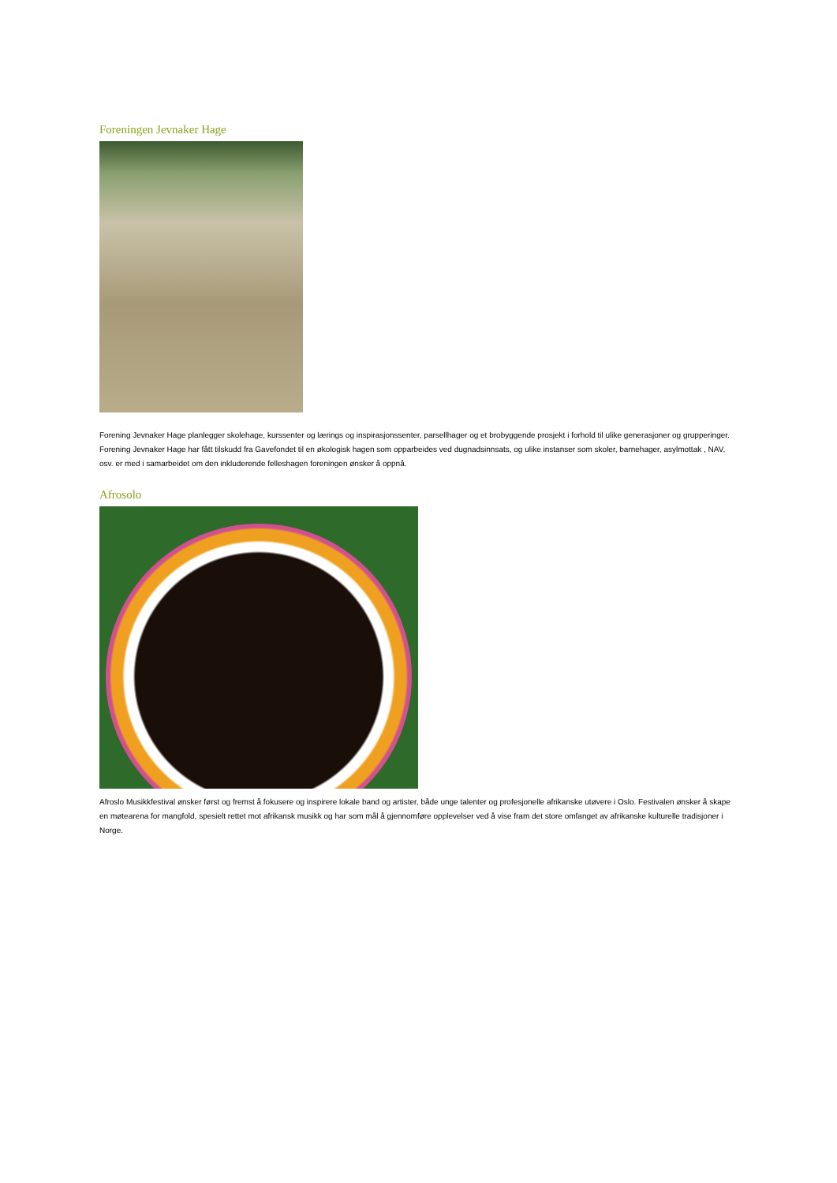Foreningen Jevnaker Hage
Forening Jevnaker Hage planlegger skolehage, kurssenter og lærings og inspirasjonssenter, parsellhager og et brobyggende prosjekt i forhold til ulike generasjoner og grupperinger. Forening Jevnaker Hage har fått tilskudd fra Gavefondet til en økologisk hagen som opparbeides ved dugnadsinnsats, og ulike instanser som skoler, barnehager, asylmottak , NAV, osv. er med i samarbeidet om den inkluderende felleshagen foreningen ønsker å oppnå.
Afrosolo
Afroslo Musikkfestival ønsker først og fremst å fokusere og inspirere lokale band og artister, både unge talenter og profesjonelle afrikanske utøvere i Oslo. Festivalen ønsker å skape en møtearena for mangfold, spesielt rettet mot afrikansk musikk og har som mål å gjennomføre opplevelser ved å vise fram det store omfanget av afrikanske kulturelle tradisjoner i Norge.